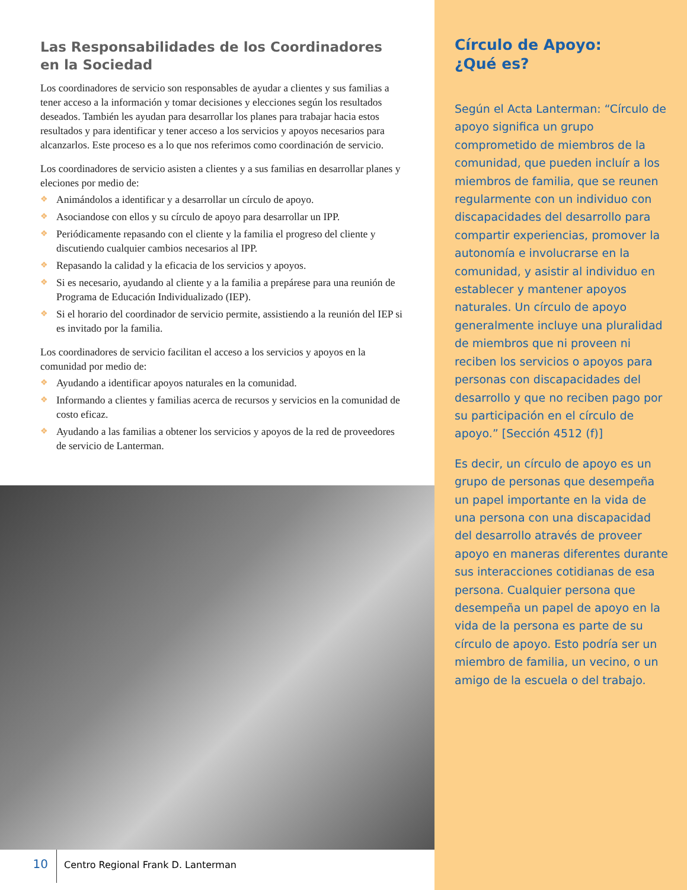Las Responsabilidades de los Coordinadores en la Sociedad
Los coordinadores de servicio son responsables de ayudar a clientes y sus familias a tener acceso a la información y tomar decisiones y elecciones según los resultados deseados. También les ayudan para desarrollar los planes para trabajar hacia estos resultados y para identificar y tener acceso a los servicios y apoyos necesarios para alcanzarlos. Este proceso es a lo que nos referimos como coordinación de servicio.
Los coordinadores de servicio asisten a clientes y a sus familias en desarrollar planes y eleciones por medio de:
❖ Animándolos a identificar y a desarrollar un círculo de apoyo.
❖ Asociandose con ellos y su círculo de apoyo para desarrollar un IPP.
❖ Periódicamente repasando con el cliente y la familia el progreso del cliente y discutiendo cualquier cambios necesarios al IPP.
❖ Repasando la calidad y la eficacia de los servicios y apoyos.
❖ Si es necesario, ayudando al cliente y a la familia a prepárese para una reunión de Programa de Educación Individualizado (IEP).
❖ Si el horario del coordinador de servicio permite, assistiendo a la reunión del IEP si es invitado por la familia.
Los coordinadores de servicio facilitan el acceso a los servicios y apoyos en la comunidad por medio de:
❖ Ayudando a identificar apoyos naturales en la comunidad.
❖ Informando a clientes y familias acerca de recursos y servicios en la comunidad de costo eficaz.
❖ Ayudando a las familias a obtener los servicios y apoyos de la red de proveedores de servicio de Lanterman.
10
Centro Regional Frank D. Lanterman
Círculo de Apoyo:
¿Qué es?
Según el Acta Lanterman: “Círculo de apoyo significa un grupo comprometido de miembros de la comunidad, que pueden incluír a los miembros de familia, que se reunen regularmente con un individuo con discapacidades del desarrollo para compartir experiencias, promover la autonomía e involucrarse en la comunidad, y asistir al individuo en establecer y mantener apoyos naturales. Un círculo de apoyo generalmente incluye una pluralidad de miembros que ni proveen ni reciben los servicios o apoyos para personas con discapacidades del desarrollo y que no reciben pago por su participación en el círculo de apoyo.” [Sección 4512 (f)]
Es decir, un círculo de apoyo es un grupo de personas que desempeña un papel importante en la vida de una persona con una discapacidad del desarrollo através de proveer apoyo en maneras diferentes durante sus interacciones cotidianas de esa persona. Cualquier persona que desempeña un papel de apoyo en la vida de la persona es parte de su círculo de apoyo. Esto podría ser un miembro de familia, un vecino, o un amigo de la escuela o del trabajo.